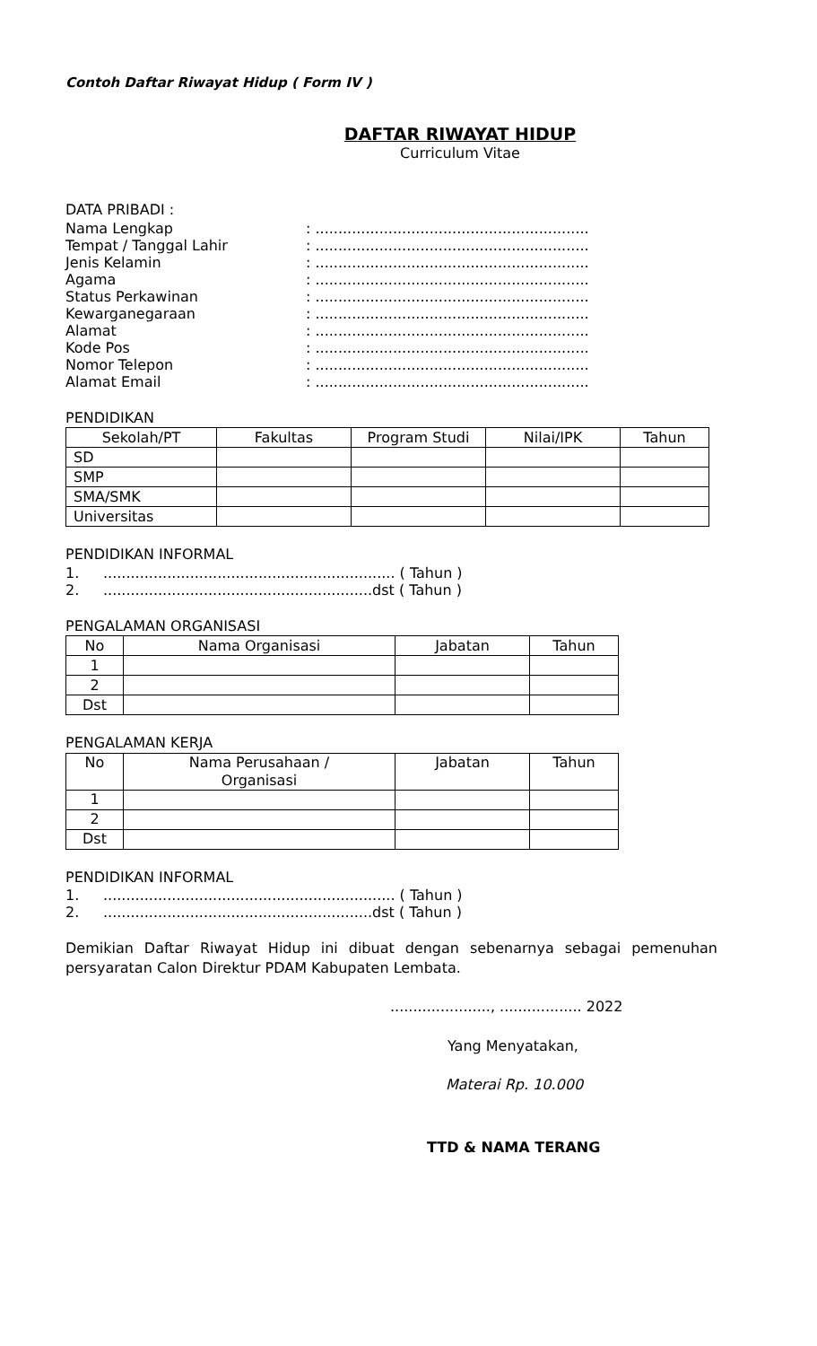Contoh Daftar Riwayat Hidup ( Form IV )
DAFTAR RIWAYAT HIDUP
Curriculum Vitae
DATA PRIBADI :
Nama Lengkap: ............................................................
Tempat / Tanggal Lahir: ............................................................
Jenis Kelamin: ............................................................
Agama: ............................................................
Status Perkawinan: ............................................................
Kewarganegaraan: ............................................................
Alamat: ............................................................
Kode Pos: ............................................................
Nomor Telepon: ............................................................
Alamat Email: ............................................................
PENDIDIKAN
| Sekolah/PT | Fakultas | Program Studi | Nilai/IPK | Tahun |
| --- | --- | --- | --- | --- |
| SD | | | | |
| SMP | | | | |
| SMA/SMK | | | | |
| Universitas | | | | |
PENDIDIKAN INFORMAL
1................................................................. ( Tahun )
2............................................................dst ( Tahun )
PENGALAMAN ORGANISASI
| No | Nama Organisasi | Jabatan | Tahun |
| --- | --- | --- | --- |
| 1 | | | |
| 2 | | | |
| Dst | | | |
PENGALAMAN KERJA
| No | Nama Perusahaan / Organisasi | Jabatan | Tahun |
| --- | --- | --- | --- |
| 1 | | | |
| 2 | | | |
| Dst | | | |
PENDIDIKAN INFORMAL
1................................................................. ( Tahun )
2............................................................dst ( Tahun )
Demikian Daftar Riwayat Hidup ini dibuat dengan sebenarnya sebagai pemenuhan persyaratan Calon Direktur PDAM Kabupaten Lembata.
......................, .................. 2022
Yang Menyatakan,
Materai Rp. 10.000
TTD & NAMA TERANG